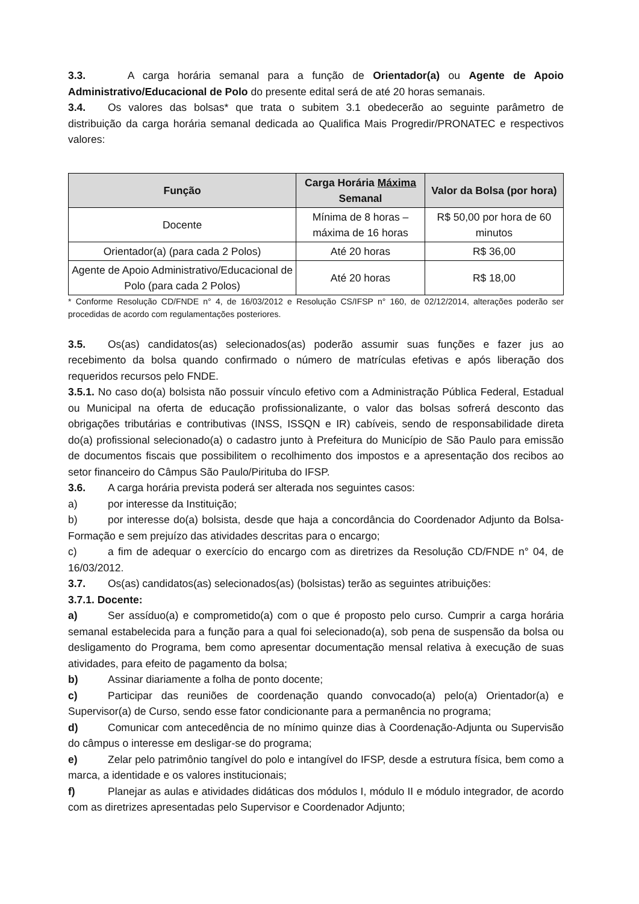3.3. A carga horária semanal para a função de Orientador(a) ou Agente de Apoio Administrativo/Educacional de Polo do presente edital será de até 20 horas semanais.
3.4. Os valores das bolsas* que trata o subitem 3.1 obedecerão ao seguinte parâmetro de distribuição da carga horária semanal dedicada ao Qualifica Mais Progredir/PRONATEC e respectivos valores:
| Função | Carga Horária Máxima Semanal | Valor da Bolsa (por hora) |
| --- | --- | --- |
| Docente | Mínima de 8 horas – máxima de 16 horas | R$ 50,00 por hora de 60 minutos |
| Orientador(a) (para cada 2 Polos) | Até 20 horas | R$ 36,00 |
| Agente de Apoio Administrativo/Educacional de Polo (para cada 2 Polos) | Até 20 horas | R$ 18,00 |
* Conforme Resolução CD/FNDE n° 4, de 16/03/2012 e Resolução CS/IFSP n° 160, de 02/12/2014, alterações poderão ser procedidas de acordo com regulamentações posteriores.
3.5. Os(as) candidatos(as) selecionados(as) poderão assumir suas funções e fazer jus ao recebimento da bolsa quando confirmado o número de matrículas efetivas e após liberação dos requeridos recursos pelo FNDE.
3.5.1. No caso do(a) bolsista não possuir vínculo efetivo com a Administração Pública Federal, Estadual ou Municipal na oferta de educação profissionalizante, o valor das bolsas sofrerá desconto das obrigações tributárias e contributivas (INSS, ISSQN e IR) cabíveis, sendo de responsabilidade direta do(a) profissional selecionado(a) o cadastro junto à Prefeitura do Município de São Paulo para emissão de documentos fiscais que possibilitem o recolhimento dos impostos e a apresentação dos recibos ao setor financeiro do Câmpus São Paulo/Pirituba do IFSP.
3.6. A carga horária prevista poderá ser alterada nos seguintes casos:
a) por interesse da Instituição;
b) por interesse do(a) bolsista, desde que haja a concordância do Coordenador Adjunto da Bolsa-Formação e sem prejuízo das atividades descritas para o encargo;
c) a fim de adequar o exercício do encargo com as diretrizes da Resolução CD/FNDE n° 04, de 16/03/2012.
3.7. Os(as) candidatos(as) selecionados(as) (bolsistas) terão as seguintes atribuições:
3.7.1. Docente:
a) Ser assíduo(a) e comprometido(a) com o que é proposto pelo curso. Cumprir a carga horária semanal estabelecida para a função para a qual foi selecionado(a), sob pena de suspensão da bolsa ou desligamento do Programa, bem como apresentar documentação mensal relativa à execução de suas atividades, para efeito de pagamento da bolsa;
b) Assinar diariamente a folha de ponto docente;
c) Participar das reuniões de coordenação quando convocado(a) pelo(a) Orientador(a) e Supervisor(a) de Curso, sendo esse fator condicionante para a permanência no programa;
d) Comunicar com antecedência de no mínimo quinze dias à Coordenação-Adjunta ou Supervisão do câmpus o interesse em desligar-se do programa;
e) Zelar pelo patrimônio tangível do polo e intangível do IFSP, desde a estrutura física, bem como a marca, a identidade e os valores institucionais;
f) Planejar as aulas e atividades didáticas dos módulos I, módulo II e módulo integrador, de acordo com as diretrizes apresentadas pelo Supervisor e Coordenador Adjunto;